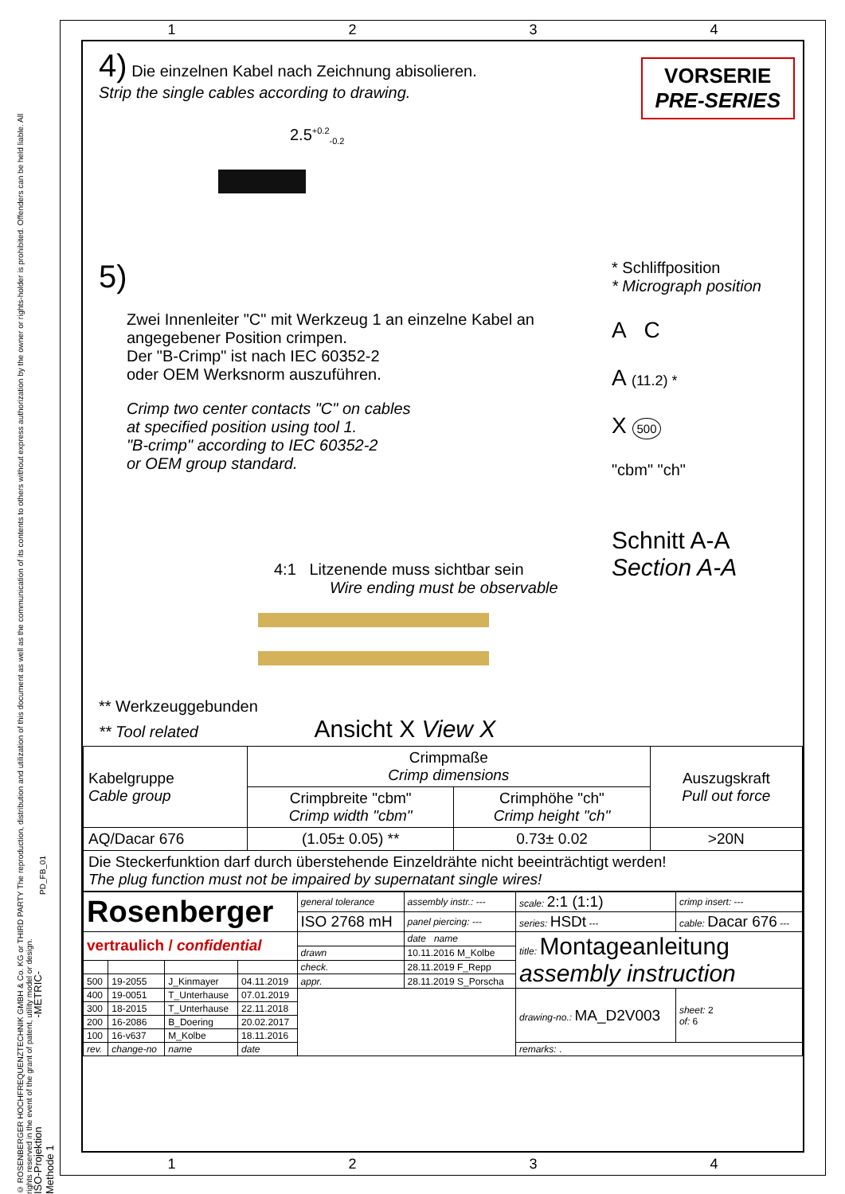© ROSENBERGER HOCHFREQUENZTECHNIK GMBH & Co. KG or THIRD PARTY The reproduction, distribution and utilization of this document as well as the communication of its contents to others without express authorization by the owner or rights-holder is prohibited. Offenders can be held liable. All rights reserved in the event of the grant of patent, utility model or design.
PD_FB_01
-METRIC-
ISO-Projektion Methode 1
1 2 3 4
4) Die einzelnen Kabel nach Zeichnung abisolieren.
Strip the single cables according to drawing.
2.5<sup>+0.2</sup><sub>-0.2</sub>
VORSERIE
PRE-SERIES
5)
Zwei Innenleiter "C" mit Werkzeug 1 an einzelne Kabel an angegebener Position crimpen.
Der "B-Crimp" ist nach IEC 60352-2
oder OEM Werksnorm auszuführen.
Crimp two center contacts "C" on cables
at specified position using tool 1.
"B-crimp" according to IEC 60352-2
or OEM group standard.
4:1 Litzenende muss sichtbar sein
Wire ending must be observable
** Werkzeuggebunden
** Tool related Ansicht X View X
* Schliffposition
* Micrograph position
A C
A (11.2) *
X 500
"cbm" "ch"
Schnitt A-A
Section A-A
| Kabelgruppe Cable group | Crimpmaße Crimp dimensions | | Auszugskraft Pull out force |
| | Crimpbreite "cbm" Crimp width "cbm" | Crimphöhe "ch" Crimp height "ch" | |
| AQ/Dacar 676 | (1.05± 0.05) ** | 0.73± 0.02 | >20N |
| Die Steckerfunktion darf durch überstehende Einzeldrähte nicht beeinträchtigt werden! The plug function must not be impaired by supernatant single wires! | | | |
| Rosenberger | | | | general tolerance | assembly instr.: --- | scale: 2:1 (1:1) | crimp insert: --- |
| | | | | ISO 2768 mH | panel piercing: --- | series: HSDt --- | cable: Dacar 676 --- |
| vertraulich / confidential | | | | | date name | title: Montageanleitung assembly instruction | |
| | | | | drawn | 10.11.2016 M_Kolbe | | |
| | | | | check. | 28.11.2019 F_Repp | | |
| 500 | 19-2055 | J_Kinmayer | 04.11.2019 | appr. | 28.11.2019 S_Porscha | | |
| 400 | 19-0051 | T_Unterhause | 07.01.2019 | | | drawing-no.: MA_D2V003 | sheet: 2 of: 6 |
| 300 | 18-2015 | T_Unterhause | 22.11.2018 | | | | |
| 200 | 16-2086 | B_Doering | 20.02.2017 | | | | |
| 100 | 16-v637 | M_Kolbe | 18.11.2016 | | | | |
| rev. | change-no | name | date | | | remarks: . | |
1 2 3 4